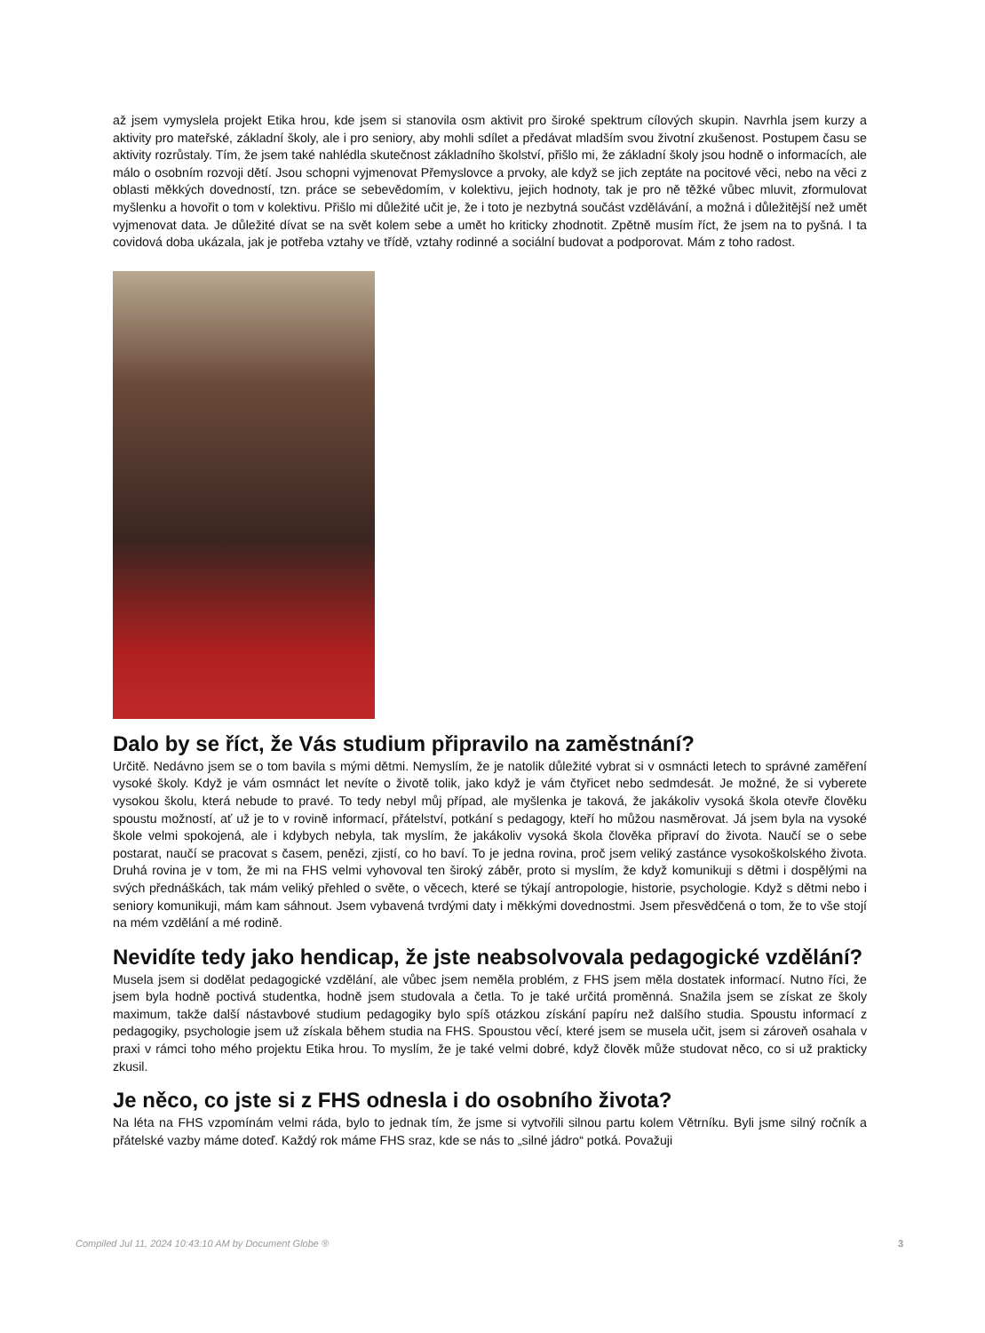až jsem vymyslela projekt Etika hrou, kde jsem si stanovila osm aktivit pro široké spektrum cílových skupin. Navrhla jsem kurzy a aktivity pro mateřské, základní školy, ale i pro seniory, aby mohli sdílet a předávat mladším svou životní zkušenost. Postupem času se aktivity rozrůstaly. Tím, že jsem také nahlédla skutečnost základního školství, přišlo mi, že základní školy jsou hodně o informacích, ale málo o osobním rozvoji dětí. Jsou schopni vyjmenovat Přemyslovce a prvoky, ale když se jich zeptáte na pocitové věci, nebo na věci z oblasti měkkých dovedností, tzn. práce se sebevědomím, v kolektivu, jejich hodnoty, tak je pro ně těžké vůbec mluvit, zformulovat myšlenku a hovořit o tom v kolektivu. Přišlo mi důležité učit je, že i toto je nezbytná součást vzdělávání, a možná i důležitější než umět vyjmenovat data. Je důležité dívat se na svět kolem sebe a umět ho kriticky zhodnotit. Zpětně musím říct, že jsem na to pyšná. I ta covidová doba ukázala, jak je potřeba vztahy ve třídě, vztahy rodinné a sociální budovat a podporovat. Mám z toho radost.
Dalo by se říct, že Vás studium připravilo na zaměstnání?
Určitě. Nedávno jsem se o tom bavila s mými dětmi. Nemyslím, že je natolik důležité vybrat si v osmnácti letech to správné zaměření vysoké školy. Když je vám osmnáct let nevíte o životě tolik, jako když je vám čtyřicet nebo sedmdesát. Je možné, že si vyberete vysokou školu, která nebude to pravé. To tedy nebyl můj případ, ale myšlenka je taková, že jakákoliv vysoká škola otevře člověku spoustu možností, ať už je to v rovině informací, přátelství, potkání s pedagogy, kteří ho můžou nasměrovat. Já jsem byla na vysoké škole velmi spokojená, ale i kdybych nebyla, tak myslím, že jakákoliv vysoká škola člověka připraví do života. Naučí se o sebe postarat, naučí se pracovat s časem, penězi, zjistí, co ho baví. To je jedna rovina, proč jsem veliký zastánce vysokoškolského života. Druhá rovina je v tom, že mi na FHS velmi vyhovoval ten široký záběr, proto si myslím, že když komunikuji s dětmi i dospělými na svých přednáškách, tak mám veliký přehled o světe, o věcech, které se týkají antropologie, historie, psychologie. Když s dětmi nebo i seniory komunikuji, mám kam sáhnout. Jsem vybavená tvrdými daty i měkkými dovednostmi. Jsem přesvědčená o tom, že to vše stojí na mém vzdělání a mé rodině.
Nevidíte tedy jako hendicap, že jste neabsolvovala pedagogické vzdělání?
Musela jsem si dodělat pedagogické vzdělání, ale vůbec jsem neměla problém, z FHS jsem měla dostatek informací. Nutno říci, že jsem byla hodně poctivá studentka, hodně jsem studovala a četla. To je také určitá proměnná. Snažila jsem se získat ze školy maximum, takže další nástavbové studium pedagogiky bylo spíš otázkou získání papíru než dalšího studia. Spoustu informací z pedagogiky, psychologie jsem už získala během studia na FHS. Spoustou věcí, které jsem se musela učit, jsem si zároveň osahala v praxi v rámci toho mého projektu Etika hrou. To myslím, že je také velmi dobré, když člověk může studovat něco, co si už prakticky zkusil.
Je něco, co jste si z FHS odnesla i do osobního života?
Na léta na FHS vzpomínám velmi ráda, bylo to jednak tím, že jsme si vytvořili silnou partu kolem Větrníku. Byli jsme silný ročník a přátelské vazby máme doteď. Každý rok máme FHS sraz, kde se nás to „silné jádro“ potká. Považuji
Compiled Jul 11, 2024 10:43:10 AM by Document Globe ® 3